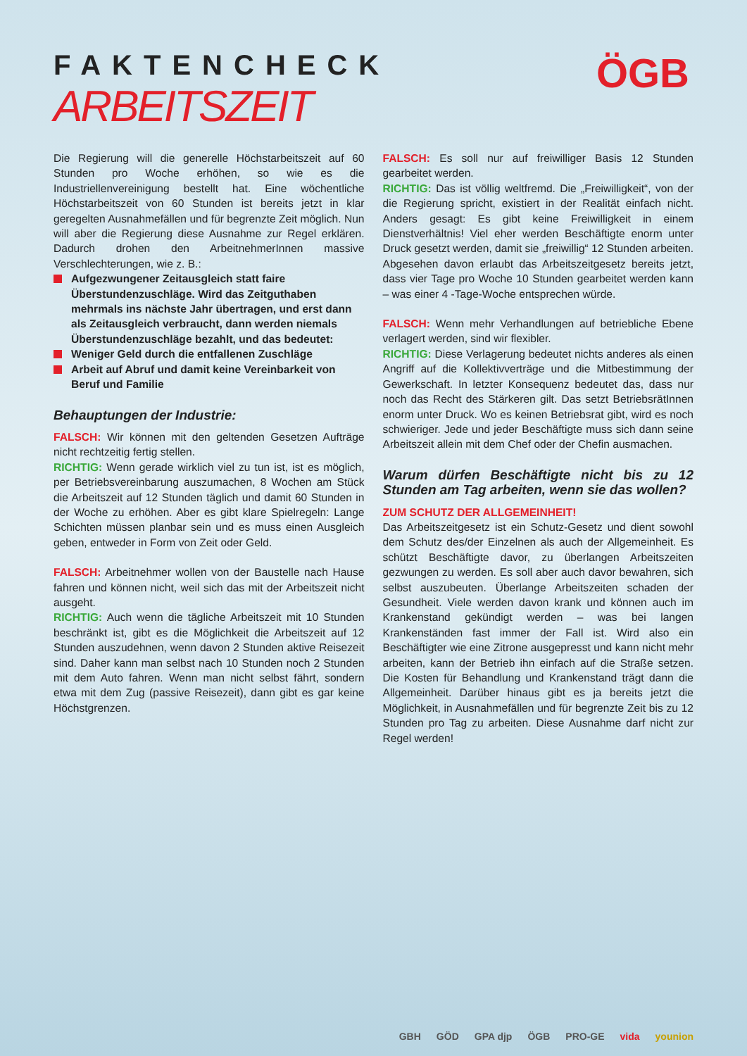FAKTENCHECK
ARBEITSZEIT
ÖGB
Die Regierung will die generelle Höchstarbeitszeit auf 60 Stunden pro Woche erhöhen, so wie es die Industriellenvereinigung bestellt hat. Eine wöchentliche Höchstarbeitszeit von 60 Stunden ist bereits jetzt in klar geregelten Ausnahmefällen und für begrenzte Zeit möglich. Nun will aber die Regierung diese Ausnahme zur Regel erklären. Dadurch drohen den ArbeitnehmerInnen massive Verschlechterungen, wie z. B.:
Aufgezwungener Zeitausgleich statt faire Überstundenzuschläge. Wird das Zeitguthaben mehrmals ins nächste Jahr übertragen, und erst dann als Zeitausgleich verbraucht, dann werden niemals Überstundenzuschläge bezahlt, und das bedeutet:
Weniger Geld durch die entfallenen Zuschläge
Arbeit auf Abruf und damit keine Vereinbarkeit von Beruf und Familie
Behauptungen der Industrie:
FALSCH: Wir können mit den geltenden Gesetzen Aufträge nicht rechtzeitig fertig stellen.
RICHTIG: Wenn gerade wirklich viel zu tun ist, ist es möglich, per Betriebsvereinbarung auszumachen, 8 Wochen am Stück die Arbeitszeit auf 12 Stunden täglich und damit 60 Stunden in der Woche zu erhöhen. Aber es gibt klare Spielregeln: Lange Schichten müssen planbar sein und es muss einen Ausgleich geben, entweder in Form von Zeit oder Geld.
FALSCH: Arbeitnehmer wollen von der Baustelle nach Hause fahren und können nicht, weil sich das mit der Arbeitszeit nicht ausgeht.
RICHTIG: Auch wenn die tägliche Arbeitszeit mit 10 Stunden beschränkt ist, gibt es die Möglichkeit die Arbeitszeit auf 12 Stunden auszudehnen, wenn davon 2 Stunden aktive Reisezeit sind. Daher kann man selbst nach 10 Stunden noch 2 Stunden mit dem Auto fahren. Wenn man nicht selbst fährt, sondern etwa mit dem Zug (passive Reisezeit), dann gibt es gar keine Höchstgrenzen.
FALSCH: Es soll nur auf freiwilliger Basis 12 Stunden gearbeitet werden.
RICHTIG: Das ist völlig weltfremd. Die „Freiwilligkeit“, von der die Regierung spricht, existiert in der Realität einfach nicht. Anders gesagt: Es gibt keine Freiwilligkeit in einem Dienstverhältnis! Viel eher werden Beschäftigte enorm unter Druck gesetzt werden, damit sie „freiwillig“ 12 Stunden arbeiten. Abgesehen davon erlaubt das Arbeitszeitgesetz bereits jetzt, dass vier Tage pro Woche 10 Stunden gearbeitet werden kann – was einer 4 -Tage-Woche entsprechen würde.
FALSCH: Wenn mehr Verhandlungen auf betriebliche Ebene verlagert werden, sind wir flexibler.
RICHTIG: Diese Verlagerung bedeutet nichts anderes als einen Angriff auf die Kollektivverträge und die Mitbestimmung der Gewerkschaft. In letzter Konsequenz bedeutet das, dass nur noch das Recht des Stärkeren gilt. Das setzt BetriebsrätInnen enorm unter Druck. Wo es keinen Betriebsrat gibt, wird es noch schwieriger. Jede und jeder Beschäftigte muss sich dann seine Arbeitszeit allein mit dem Chef oder der Chefin ausmachen.
Warum dürfen Beschäftigte nicht bis zu 12 Stunden am Tag arbeiten, wenn sie das wollen?
ZUM SCHUTZ DER ALLGEMEINHEIT!
Das Arbeitszeitgesetz ist ein Schutz-Gesetz und dient sowohl dem Schutz des/der Einzelnen als auch der Allgemeinheit. Es schützt Beschäftigte davor, zu überlangen Arbeitszeiten gezwungen zu werden. Es soll aber auch davor bewahren, sich selbst auszubeuten. Überlange Arbeitszeiten schaden der Gesundheit. Viele werden davon krank und können auch im Krankenstand gekündigt werden – was bei langen Krankenständen fast immer der Fall ist. Wird also ein Beschäftigter wie eine Zitrone ausgepresst und kann nicht mehr arbeiten, kann der Betrieb ihn einfach auf die Straße setzen. Die Kosten für Behandlung und Krankenstand trägt dann die Allgemeinheit. Darüber hinaus gibt es ja bereits jetzt die Möglichkeit, in Ausnahmefällen und für begrenzte Zeit bis zu 12 Stunden pro Tag zu arbeiten. Diese Ausnahme darf nicht zur Regel werden!
GBH GÖD GPA djp ÖGB PRO-GE vida younion